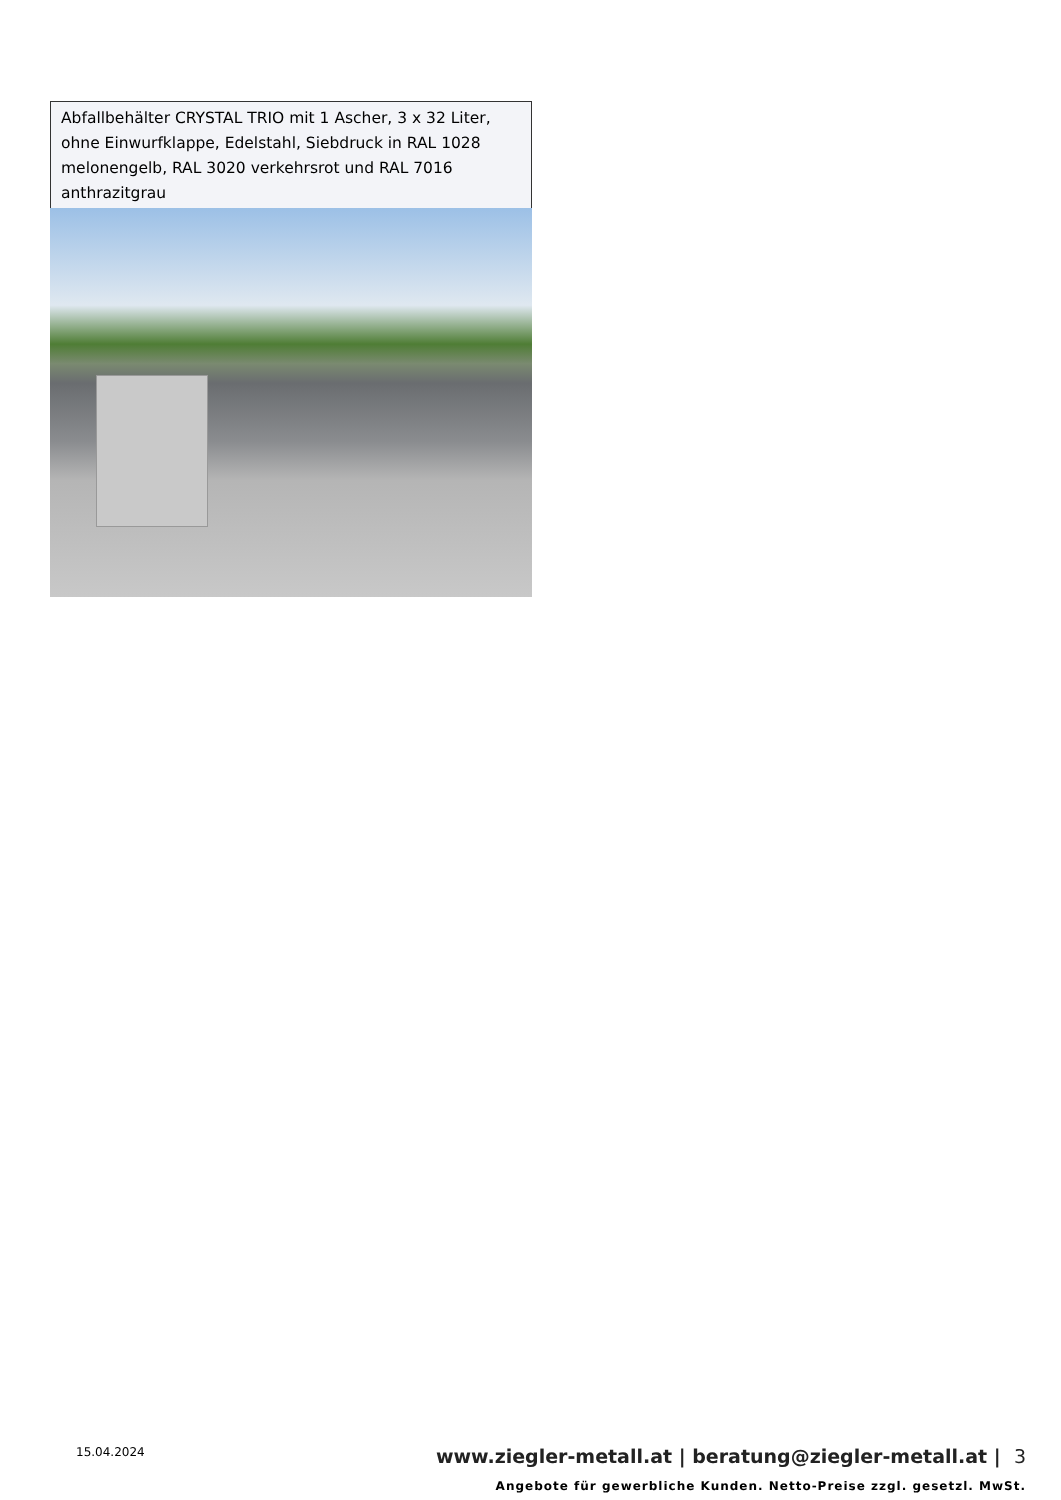| Abfallbehälter CRYSTAL TRIO mit 1 Ascher, 3 x 32 Liter, ohne Einwurfklappe, Edelstahl, Siebdruck in RAL 1028 melonengelb, RAL 3020 verkehrsrot und RAL 7016 anthrazitgrau |
15.04.2024 www.ziegler-metall.at | beratung@ziegler-metall.at | 3
Angebote für gewerbliche Kunden. Netto-Preise zzgl. gesetzl. MwSt.